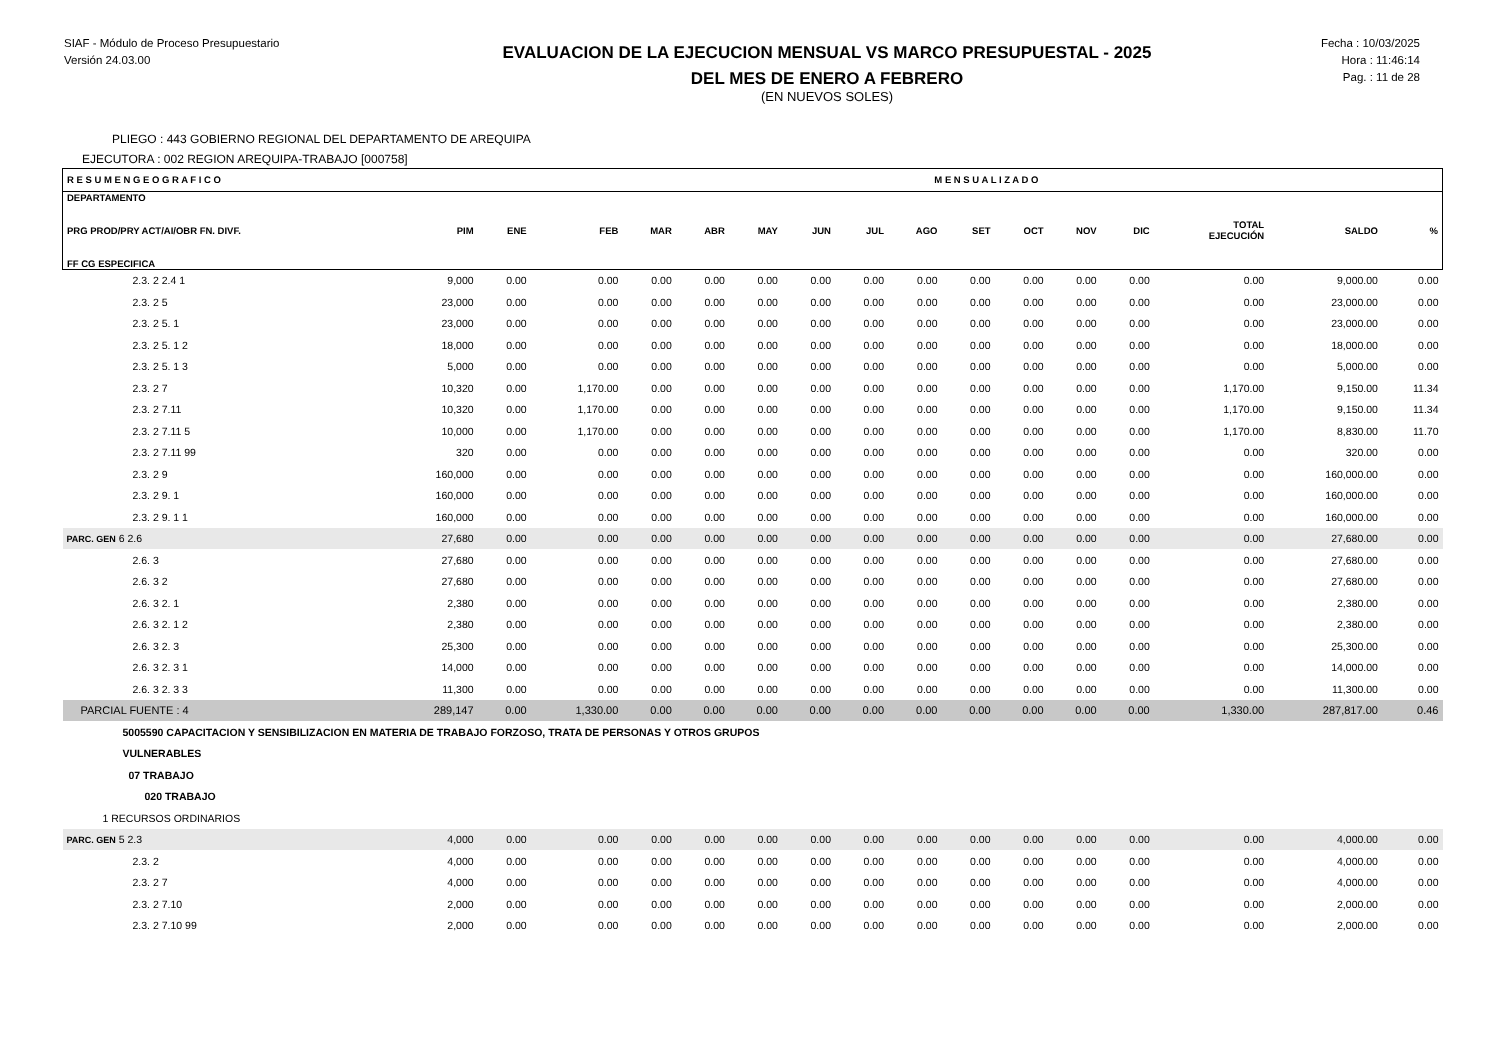SIAF - Módulo de Proceso Presupuestario
Versión 24.03.00
EVALUACION DE LA EJECUCION MENSUAL VS MARCO PRESUPUESTAL - 2025
DEL MES DE ENERO A FEBRERO
(EN NUEVOS SOLES)
Fecha : 10/03/2025
Hora : 11:46:14
Pag. : 11 de 28
PLIEGO : 443 GOBIERNO REGIONAL DEL DEPARTAMENTO DE AREQUIPA
EJECUTORA : 002 REGION AREQUIPA-TRABAJO [000758]
| R E S U M E N G E O G R A F I C O | | | M E N S U A L I Z A D O | | | | | | | | | | | | | |
| --- | --- | --- | --- | --- | --- | --- | --- | --- | --- | --- | --- | --- | --- | --- | --- | --- |
| DEPARTAMENTO PRG PROD/PRY ACT/AI/OBR FN. DIVF. FF CG ESPECIFICA | PIM | ENE | FEB | MAR | ABR | MAY | JUN | JUL | AGO | SET | OCT | NOV | DIC | TOTAL EJECUCIÓN | SALDO | % |
| 2.3. 2 2.4 1 | 9,000 | 0.00 | 0.00 | 0.00 | 0.00 | 0.00 | 0.00 | 0.00 | 0.00 | 0.00 | 0.00 | 0.00 | 0.00 | 0.00 | 9,000.00 | 0.00 |
| 2.3. 2 5 | 23,000 | 0.00 | 0.00 | 0.00 | 0.00 | 0.00 | 0.00 | 0.00 | 0.00 | 0.00 | 0.00 | 0.00 | 0.00 | 0.00 | 23,000.00 | 0.00 |
| 2.3. 2 5. 1 | 23,000 | 0.00 | 0.00 | 0.00 | 0.00 | 0.00 | 0.00 | 0.00 | 0.00 | 0.00 | 0.00 | 0.00 | 0.00 | 0.00 | 23,000.00 | 0.00 |
| 2.3. 2 5. 1 2 | 18,000 | 0.00 | 0.00 | 0.00 | 0.00 | 0.00 | 0.00 | 0.00 | 0.00 | 0.00 | 0.00 | 0.00 | 0.00 | 0.00 | 18,000.00 | 0.00 |
| 2.3. 2 5. 1 3 | 5,000 | 0.00 | 0.00 | 0.00 | 0.00 | 0.00 | 0.00 | 0.00 | 0.00 | 0.00 | 0.00 | 0.00 | 0.00 | 0.00 | 5,000.00 | 0.00 |
| 2.3. 2 7 | 10,320 | 0.00 | 1,170.00 | 0.00 | 0.00 | 0.00 | 0.00 | 0.00 | 0.00 | 0.00 | 0.00 | 0.00 | 0.00 | 1,170.00 | 9,150.00 | 11.34 |
| 2.3. 2 7.11 | 10,320 | 0.00 | 1,170.00 | 0.00 | 0.00 | 0.00 | 0.00 | 0.00 | 0.00 | 0.00 | 0.00 | 0.00 | 0.00 | 1,170.00 | 9,150.00 | 11.34 |
| 2.3. 2 7.11 5 | 10,000 | 0.00 | 1,170.00 | 0.00 | 0.00 | 0.00 | 0.00 | 0.00 | 0.00 | 0.00 | 0.00 | 0.00 | 0.00 | 1,170.00 | 8,830.00 | 11.70 |
| 2.3. 2 7.11 99 | 320 | 0.00 | 0.00 | 0.00 | 0.00 | 0.00 | 0.00 | 0.00 | 0.00 | 0.00 | 0.00 | 0.00 | 0.00 | 0.00 | 320.00 | 0.00 |
| 2.3. 2 9 | 160,000 | 0.00 | 0.00 | 0.00 | 0.00 | 0.00 | 0.00 | 0.00 | 0.00 | 0.00 | 0.00 | 0.00 | 0.00 | 0.00 | 160,000.00 | 0.00 |
| 2.3. 2 9. 1 | 160,000 | 0.00 | 0.00 | 0.00 | 0.00 | 0.00 | 0.00 | 0.00 | 0.00 | 0.00 | 0.00 | 0.00 | 0.00 | 0.00 | 160,000.00 | 0.00 |
| 2.3. 2 9. 1 1 | 160,000 | 0.00 | 0.00 | 0.00 | 0.00 | 0.00 | 0.00 | 0.00 | 0.00 | 0.00 | 0.00 | 0.00 | 0.00 | 0.00 | 160,000.00 | 0.00 |
| PARC. GEN 6 2.6 | 27,680 | 0.00 | 0.00 | 0.00 | 0.00 | 0.00 | 0.00 | 0.00 | 0.00 | 0.00 | 0.00 | 0.00 | 0.00 | 0.00 | 27,680.00 | 0.00 |
| 2.6. 3 | 27,680 | 0.00 | 0.00 | 0.00 | 0.00 | 0.00 | 0.00 | 0.00 | 0.00 | 0.00 | 0.00 | 0.00 | 0.00 | 0.00 | 27,680.00 | 0.00 |
| 2.6. 3 2 | 27,680 | 0.00 | 0.00 | 0.00 | 0.00 | 0.00 | 0.00 | 0.00 | 0.00 | 0.00 | 0.00 | 0.00 | 0.00 | 0.00 | 27,680.00 | 0.00 |
| 2.6. 3 2. 1 | 2,380 | 0.00 | 0.00 | 0.00 | 0.00 | 0.00 | 0.00 | 0.00 | 0.00 | 0.00 | 0.00 | 0.00 | 0.00 | 0.00 | 2,380.00 | 0.00 |
| 2.6. 3 2. 1 2 | 2,380 | 0.00 | 0.00 | 0.00 | 0.00 | 0.00 | 0.00 | 0.00 | 0.00 | 0.00 | 0.00 | 0.00 | 0.00 | 0.00 | 2,380.00 | 0.00 |
| 2.6. 3 2. 3 | 25,300 | 0.00 | 0.00 | 0.00 | 0.00 | 0.00 | 0.00 | 0.00 | 0.00 | 0.00 | 0.00 | 0.00 | 0.00 | 0.00 | 25,300.00 | 0.00 |
| 2.6. 3 2. 3 1 | 14,000 | 0.00 | 0.00 | 0.00 | 0.00 | 0.00 | 0.00 | 0.00 | 0.00 | 0.00 | 0.00 | 0.00 | 0.00 | 0.00 | 14,000.00 | 0.00 |
| 2.6. 3 2. 3 3 | 11,300 | 0.00 | 0.00 | 0.00 | 0.00 | 0.00 | 0.00 | 0.00 | 0.00 | 0.00 | 0.00 | 0.00 | 0.00 | 0.00 | 11,300.00 | 0.00 |
| PARCIAL FUENTE : 4 | 289,147 | 0.00 | 1,330.00 | 0.00 | 0.00 | 0.00 | 0.00 | 0.00 | 0.00 | 0.00 | 0.00 | 0.00 | 0.00 | 1,330.00 | 287,817.00 | 0.46 |
| 5005590 CAPACITACION Y SENSIBILIZACION EN MATERIA DE TRABAJO FORZOSO, TRATA DE PERSONAS Y OTROS GRUPOS | | | | | | | | | | | | | | | | |
| VULNERABLES | | | | | | | | | | | | | | | | |
| 07 TRABAJO | | | | | | | | | | | | | | | | |
| 020 TRABAJO | | | | | | | | | | | | | | | | |
| 1 RECURSOS ORDINARIOS | | | | | | | | | | | | | | | | |
| PARC. GEN 5 2.3 | 4,000 | 0.00 | 0.00 | 0.00 | 0.00 | 0.00 | 0.00 | 0.00 | 0.00 | 0.00 | 0.00 | 0.00 | 0.00 | 0.00 | 4,000.00 | 0.00 |
| 2.3. 2 | 4,000 | 0.00 | 0.00 | 0.00 | 0.00 | 0.00 | 0.00 | 0.00 | 0.00 | 0.00 | 0.00 | 0.00 | 0.00 | 0.00 | 4,000.00 | 0.00 |
| 2.3. 2 7 | 4,000 | 0.00 | 0.00 | 0.00 | 0.00 | 0.00 | 0.00 | 0.00 | 0.00 | 0.00 | 0.00 | 0.00 | 0.00 | 0.00 | 4,000.00 | 0.00 |
| 2.3. 2 7.10 | 2,000 | 0.00 | 0.00 | 0.00 | 0.00 | 0.00 | 0.00 | 0.00 | 0.00 | 0.00 | 0.00 | 0.00 | 0.00 | 0.00 | 2,000.00 | 0.00 |
| 2.3. 2 7.10 99 | 2,000 | 0.00 | 0.00 | 0.00 | 0.00 | 0.00 | 0.00 | 0.00 | 0.00 | 0.00 | 0.00 | 0.00 | 0.00 | 0.00 | 2,000.00 | 0.00 |